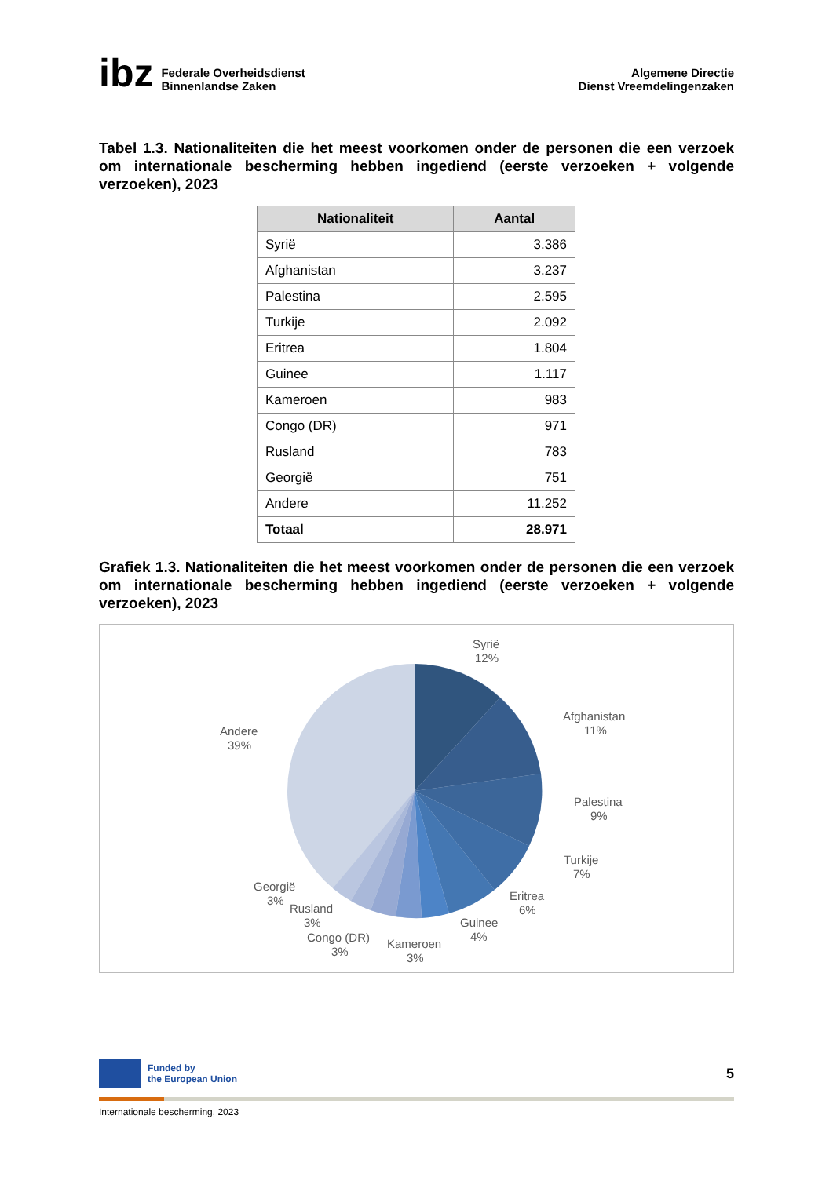ibz Federale Overheidsdienst
Binnenlandse Zaken
Algemene Directie
Dienst Vreemdelingenzaken
Tabel 1.3. Nationaliteiten die het meest voorkomen onder de personen die een verzoek om internationale bescherming hebben ingediend (eerste verzoeken + volgende verzoeken), 2023
| Nationaliteit | Aantal |
| --- | --- |
| Syrië | 3.386 |
| Afghanistan | 3.237 |
| Palestina | 2.595 |
| Turkije | 2.092 |
| Eritrea | 1.804 |
| Guinee | 1.117 |
| Kameroen | 983 |
| Congo (DR) | 971 |
| Rusland | 783 |
| Georgië | 751 |
| Andere | 11.252 |
| Totaal | 28.971 |
Grafiek 1.3. Nationaliteiten die het meest voorkomen onder de personen die een verzoek om internationale bescherming hebben ingediend (eerste verzoeken + volgende verzoeken), 2023
Syrië
12%
Afghanistan
11%
Palestina
9%
Turkije
7%
Eritrea
6%
Guinee
4%
Kameroen
3%
Congo (DR)
3%
Rusland
3%
Georgië
3%
Andere
39%
Funded by
the European Union
5
Internationale bescherming, 2023